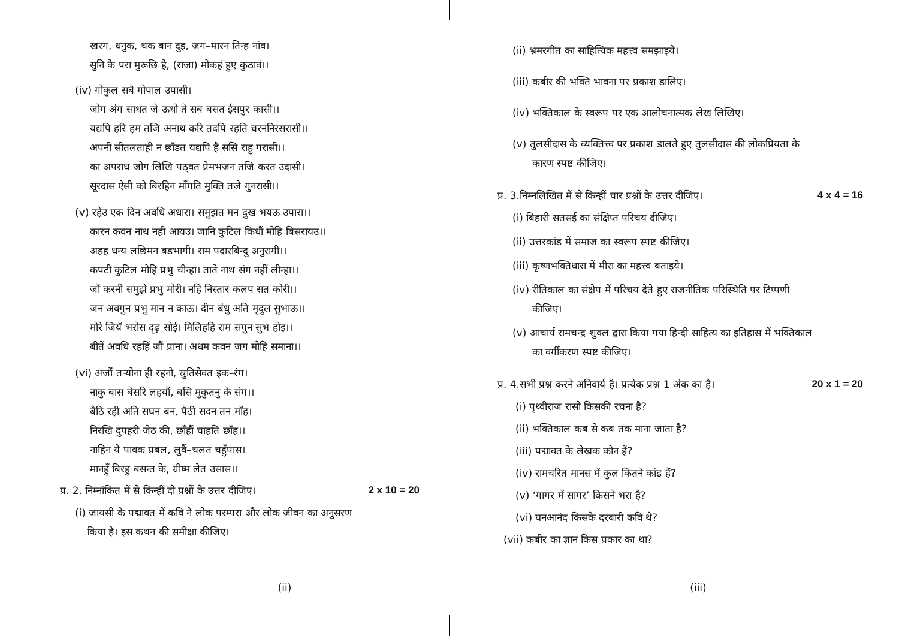खरग, धनुक, चक बान दुइ, जग–मारन तिन्ह नांव।
सुनि कै परा मुरूछि है, (राजा) मोकहं हुए कुठावं।।
(iv) गोकुल सबै गोपाल उपासी।
जोग अंग साधत जे ऊधो ते सब बसत ईसपुर कासी।।
यद्यपि हरि हम तजि अनाथ करि तदपि रहति चरननिरसरासी।।
अपनी सीतलताही न छाँडत यद्यपि है ससि राहु गरासी।।
का अपराध जोग लिखि पठ्वत प्रेमभजन तजि करत उदासी।
सूरदास ऐसी को बिरहिन माँगति मुक्ति तजे गुनरासी।।
(v) रहेउ एक दिन अवधि अधारा। समुझत मन दुख भयऊ उपारा।।
कारन कवन नाथ नही आयउ। जानि कुटिल किधौं मोहि बिसरायउ।।
अहह धन्य लछिमन बडभागी। राम पदारबिन्दु अनुरागी।।
कपटी कुटिल मोहि प्रभु चीन्हा। ताते नाथ संग नहीं लीन्हा।।
जौं करनी समुझे प्रभु मोरी। नहि निस्तार कलप सत कोरी।।
जन अवगुन प्रभु मान न काऊ। दीन बंधु अति मृदुल सुभाऊ।।
मोरे जियँ भरोस दृढ़ सोई। मिलिहहि राम सगुन सुभ होइ।।
बीतें अवधि रहहिं जौं प्राना। अधम कवन जग मोहि समाना।।
(vi) अजौं तर्‍योना ही रहनो, स्रुतिसेवत इक–रंग।
नाकु बास बेसरि लहयौं, बसि मुकुतनु के संग।।
बैठि रही अति सघन बन, पैठी सदन तन माँह।
निरखि दुपहरी जेठ की, छाँहौं चाहति छाँह।।
नाहिन ये पावक प्रबल, लुवैं–चलत चहुँपास।
मानहुँ बिरहु बसन्त के, ग्रीष्म लेत उसास।।
प्र. 2. निम्नांकित में से किन्हीं दो प्रश्नों के उत्तर दीजिए। 2 x 10 = 20
(i) जायसी के पद्मावत में कवि ने लोक परम्परा और लोक जीवन का अनुसरण
किया है। इस कथन की समीक्षा कीजिए।
(ii)
(ii) भ्रमरगीत का साहित्यिक महत्त्व समझाइये।
(iii) कबीर की भक्ति भावना पर प्रकाश डालिए।
(iv) भक्तिकाल के स्वरूप पर एक आलोचनात्मक लेख लिखिए।
(v) तुलसीदास के व्यक्तित्त्व पर प्रकाश डालते हुए तुलसीदास की लोकप्रियता के
कारण स्पष्ट कीजिए।
प्र. 3.निम्नलिखित में से किन्हीं चार प्रश्नों के उत्तर दीजिए। 4 x 4 = 16
(i) बिहारी सतसई का संक्षिप्त परिचय दीजिए।
(ii) उत्तरकांड में समाज का स्वरूप स्पष्ट कीजिए।
(iii) कृष्णभक्तिधारा में मीरा का महत्त्व बताइये।
(iv) रीतिकाल का संक्षेप में परिचय देते हुए राजनीतिक परिस्थिति पर टिप्पणी
कीजिए।
(v) आचार्य रामचन्द्र शुक्ल द्वारा किया गया हिन्दी साहित्य का इतिहास में भक्तिकाल
का वर्गीकरण स्पष्ट कीजिए।
प्र. 4.सभी प्रश्न करने अनिवार्य है। प्रत्येक प्रश्न 1 अंक का है। 20 x 1 = 20
(i) पृथ्वीराज रासो किसकी रचना है?
(ii) भक्तिकाल कब से कब तक माना जाता है?
(iii) पद्मावत के लेखक कौन हैं?
(iv) रामचरित मानस में कुल कितने कांड हैं?
(v) ‘गागर में सागर’ किसने भरा है?
(vi) घनआनंद किसके दरबारी कवि थे?
(vii) कबीर का ज्ञान किस प्रकार का था?
(iii)